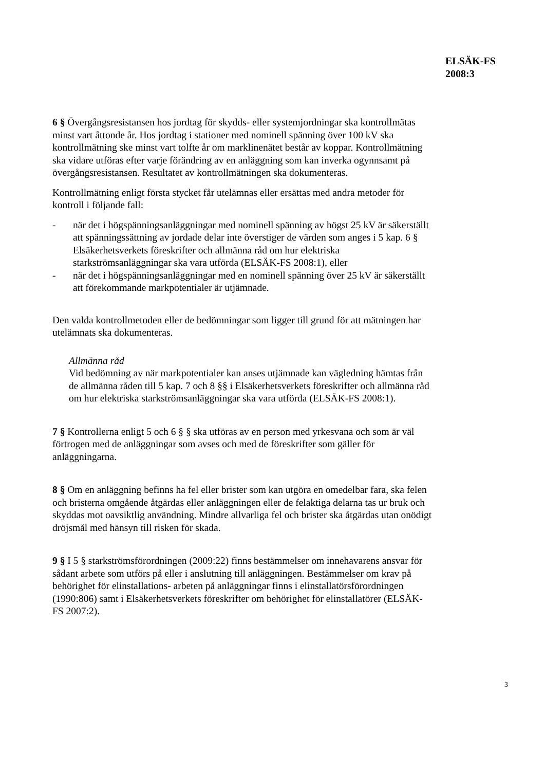ELSÄK-FS
2008:3
6 § Övergångsresistansen hos jordtag för skydds- eller systemjordningar ska kontrollmätas minst vart åttonde år. Hos jordtag i stationer med nominell spänning över 100 kV ska kontrollmätning ske minst vart tolfte år om marklinenätet består av koppar. Kontrollmätning ska vidare utföras efter varje förändring av en anläggning som kan inverka ogynnsamt på övergångsresistansen. Resultatet av kontrollmätningen ska dokumenteras.
Kontrollmätning enligt första stycket får utelämnas eller ersättas med andra metoder för kontroll i följande fall:
- när det i högspänningsanläggningar med nominell spänning av högst 25 kV är säkerställt att spänningssättning av jordade delar inte överstiger de värden som anges i 5 kap. 6 § Elsäkerhetsverkets föreskrifter och allmänna råd om hur elektriska starkströmsanläggningar ska vara utförda (ELSÄK-FS 2008:1), eller
- när det i högspänningsanläggningar med en nominell spänning över 25 kV är säkerställt att förekommande markpotentialer är utjämnade.
Den valda kontrollmetoden eller de bedömningar som ligger till grund för att mätningen har utelämnats ska dokumenteras.
Allmänna råd
Vid bedömning av när markpotentialer kan anses utjämnade kan vägledning hämtas från de allmänna råden till 5 kap. 7 och 8 §§ i Elsäkerhetsverkets föreskrifter och allmänna råd om hur elektriska starkströmsanläggningar ska vara utförda (ELSÄK-FS 2008:1).
7 § Kontrollerna enligt 5 och 6 § § ska utföras av en person med yrkesvana och som är väl förtrogen med de anläggningar som avses och med de föreskrifter som gäller för anläggningarna.
8 § Om en anläggning befinns ha fel eller brister som kan utgöra en omedelbar fara, ska felen och bristerna omgående åtgärdas eller anläggningen eller de felaktiga delarna tas ur bruk och skyddas mot oavsiktlig användning. Mindre allvarliga fel och brister ska åtgärdas utan onödigt dröjsmål med hänsyn till risken för skada.
9 § I 5 § starkströmsförordningen (2009:22) finns bestämmelser om innehavarens ansvar för sådant arbete som utförs på eller i anslutning till anläggningen. Bestämmelser om krav på behörighet för elinstallations- arbeten på anläggningar finns i elinstallatörsförordningen (1990:806) samt i Elsäkerhetsverkets föreskrifter om behörighet för elinstallatörer (ELSÄK-FS 2007:2).
3